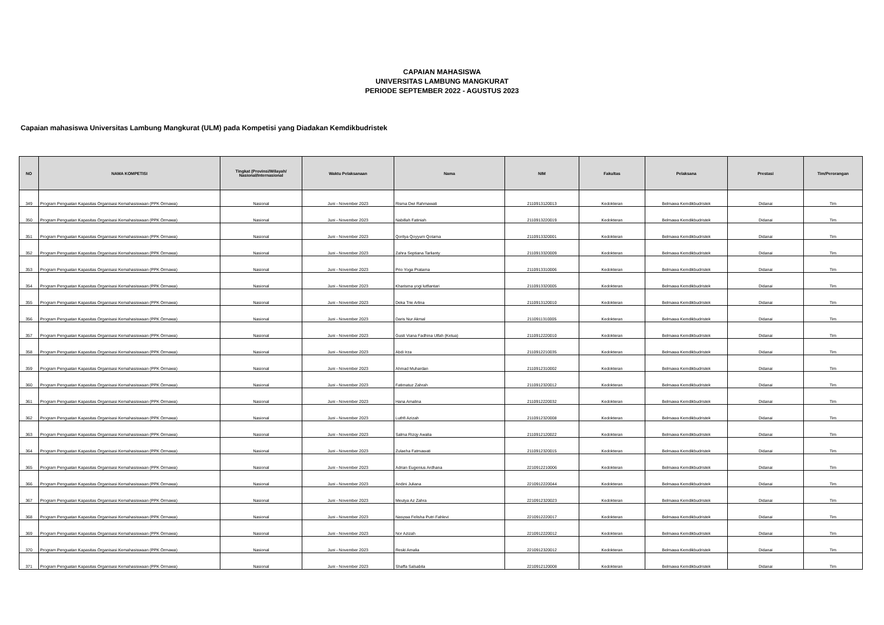CAPAIAN MAHASISWA
UNIVERSITAS LAMBUNG MANGKURAT
PERIODE SEPTEMBER 2022 - AGUSTUS 2023
Capaian mahasiswa Universitas Lambung Mangkurat (ULM) pada Kompetisi yang Diadakan Kemdikbudristek
| NO | NAMA KOMPETISI | Tingkat (Provinsi/Wilayah/ Nasional/Internasional | Waktu Pelaksanaan | Nama | NIM | Fakultas | Pelaksana | Prestasi | Tim/Perorangan |
| --- | --- | --- | --- | --- | --- | --- | --- | --- | --- |
| 349 | Program Penguatan Kapasitas Organisasi Kemahasiswaan (PPK Ormawa) | Nasional | Juni - November 2023 | Risma Dwi Rahmawati | 2110913120013 | Kedokteran | Belmawa Kemdikbudristek | Didanai | Tim |
| 350 | Program Penguatan Kapasitas Organisasi Kemahasiswaan (PPK Ormawa) | Nasional | Juni - November 2023 | Nabillah Fatiniah | 2110913220019 | Kedokteran | Belmawa Kemdikbudristek | Didanai | Tim |
| 351 | Program Penguatan Kapasitas Organisasi Kemahasiswaan (PPK Ormawa) | Nasional | Juni - November 2023 | Qorilya Qoyyum Qotama | 2110913320001 | Kedokteran | Belmawa Kemdikbudristek | Didanai | Tim |
| 352 | Program Penguatan Kapasitas Organisasi Kemahasiswaan (PPK Ormawa) | Nasional | Juni - November 2023 | Zahra Septiana Tarlianty | 2110913320009 | Kedokteran | Belmawa Kemdikbudristek | Didanai | Tim |
| 353 | Program Penguatan Kapasitas Organisasi Kemahasiswaan (PPK Ormawa) | Nasional | Juni - November 2023 | Prio Yoga Pratama | 2110913310006 | Kedokteran | Belmawa Kemdikbudristek | Didanai | Tim |
| 354 | Program Penguatan Kapasitas Organisasi Kemahasiswaan (PPK Ormawa) | Nasional | Juni - November 2023 | Kharisma yogi lutfiantari | 2110913320005 | Kedokteran | Belmawa Kemdikbudristek | Didanai | Tim |
| 355 | Program Penguatan Kapasitas Organisasi Kemahasiswaan (PPK Ormawa) | Nasional | Juni - November 2023 | Deka Trie Arlina | 2110913120010 | Kedokteran | Belmawa Kemdikbudristek | Didanai | Tim |
| 356 | Program Penguatan Kapasitas Organisasi Kemahasiswaan (PPK Ormawa) | Nasional | Juni - November 2023 | Daris Nur Akmal | 2110911310005 | Kedokteran | Belmawa Kemdikbudristek | Didanai | Tim |
| 357 | Program Penguatan Kapasitas Organisasi Kemahasiswaan (PPK Ormawa) | Nasional | Juni - November 2023 | Gusti Viana Fadhina Ulfah (Ketua) | 2110912220010 | Kedokteran | Belmawa Kemdikbudristek | Didanai | Tim |
| 358 | Program Penguatan Kapasitas Organisasi Kemahasiswaan (PPK Ormawa) | Nasional | Juni - November 2023 | Abdi Irza | 2110912210035 | Kedokteran | Belmawa Kemdikbudristek | Didanai | Tim |
| 359 | Program Penguatan Kapasitas Organisasi Kemahasiswaan (PPK Ormawa) | Nasional | Juni - November 2023 | Ahmad Muhardan | 2110912310002 | Kedokteran | Belmawa Kemdikbudristek | Didanai | Tim |
| 360 | Program Penguatan Kapasitas Organisasi Kemahasiswaan (PPK Ormawa) | Nasional | Juni - November 2023 | Fatimatuz Zahrah | 2110912320012 | Kedokteran | Belmawa Kemdikbudristek | Didanai | Tim |
| 361 | Program Penguatan Kapasitas Organisasi Kemahasiswaan (PPK Ormawa) | Nasional | Juni - November 2023 | Hana Amalina | 2110912220032 | Kedokteran | Belmawa Kemdikbudristek | Didanai | Tim |
| 362 | Program Penguatan Kapasitas Organisasi Kemahasiswaan (PPK Ormawa) | Nasional | Juni - November 2023 | Luthfi Azizah | 2110912320008 | Kedokteran | Belmawa Kemdikbudristek | Didanai | Tim |
| 363 | Program Penguatan Kapasitas Organisasi Kemahasiswaan (PPK Ormawa) | Nasional | Juni - November 2023 | Salma Rizqy Awalia | 2110912120022 | Kedokteran | Belmawa Kemdikbudristek | Didanai | Tim |
| 364 | Program Penguatan Kapasitas Organisasi Kemahasiswaan (PPK Ormawa) | Nasional | Juni - November 2023 | Zulaeha Fatmawati | 2110912320015 | Kedokteran | Belmawa Kemdikbudristek | Didanai | Tim |
| 365 | Program Penguatan Kapasitas Organisasi Kemahasiswaan (PPK Ormawa) | Nasional | Juni - November 2023 | Adrian Eugenius Ardhana | 2210912210006 | Kedokteran | Belmawa Kemdikbudristek | Didanai | Tim |
| 366 | Program Penguatan Kapasitas Organisasi Kemahasiswaan (PPK Ormawa) | Nasional | Juni - November 2023 | Andini Juliana | 2210912220044 | Kedokteran | Belmawa Kemdikbudristek | Didanai | Tim |
| 367 | Program Penguatan Kapasitas Organisasi Kemahasiswaan (PPK Ormawa) | Nasional | Juni - November 2023 | Meutya Az Zahra | 2210912320023 | Kedokteran | Belmawa Kemdikbudristek | Didanai | Tim |
| 368 | Program Penguatan Kapasitas Organisasi Kemahasiswaan (PPK Ormawa) | Nasional | Juni - November 2023 | Nasywa Felisha Putri Fahlevi | 2210912220017 | Kedokteran | Belmawa Kemdikbudristek | Didanai | Tim |
| 369 | Program Penguatan Kapasitas Organisasi Kemahasiswaan (PPK Ormawa) | Nasional | Juni - November 2023 | Nor Azizah | 2210912220012 | Kedokteran | Belmawa Kemdikbudristek | Didanai | Tim |
| 370 | Program Penguatan Kapasitas Organisasi Kemahasiswaan (PPK Ormawa) | Nasional | Juni - November 2023 | Reski Amalia | 2210912320012 | Kedokteran | Belmawa Kemdikbudristek | Didanai | Tim |
| 371 | Program Penguatan Kapasitas Organisasi Kemahasiswaan (PPK Ormawa) | Nasional | Juni - November 2023 | Shaffa Salsabila | 2210912120008 | Kedokteran | Belmawa Kemdikbudristek | Didanai | Tim |